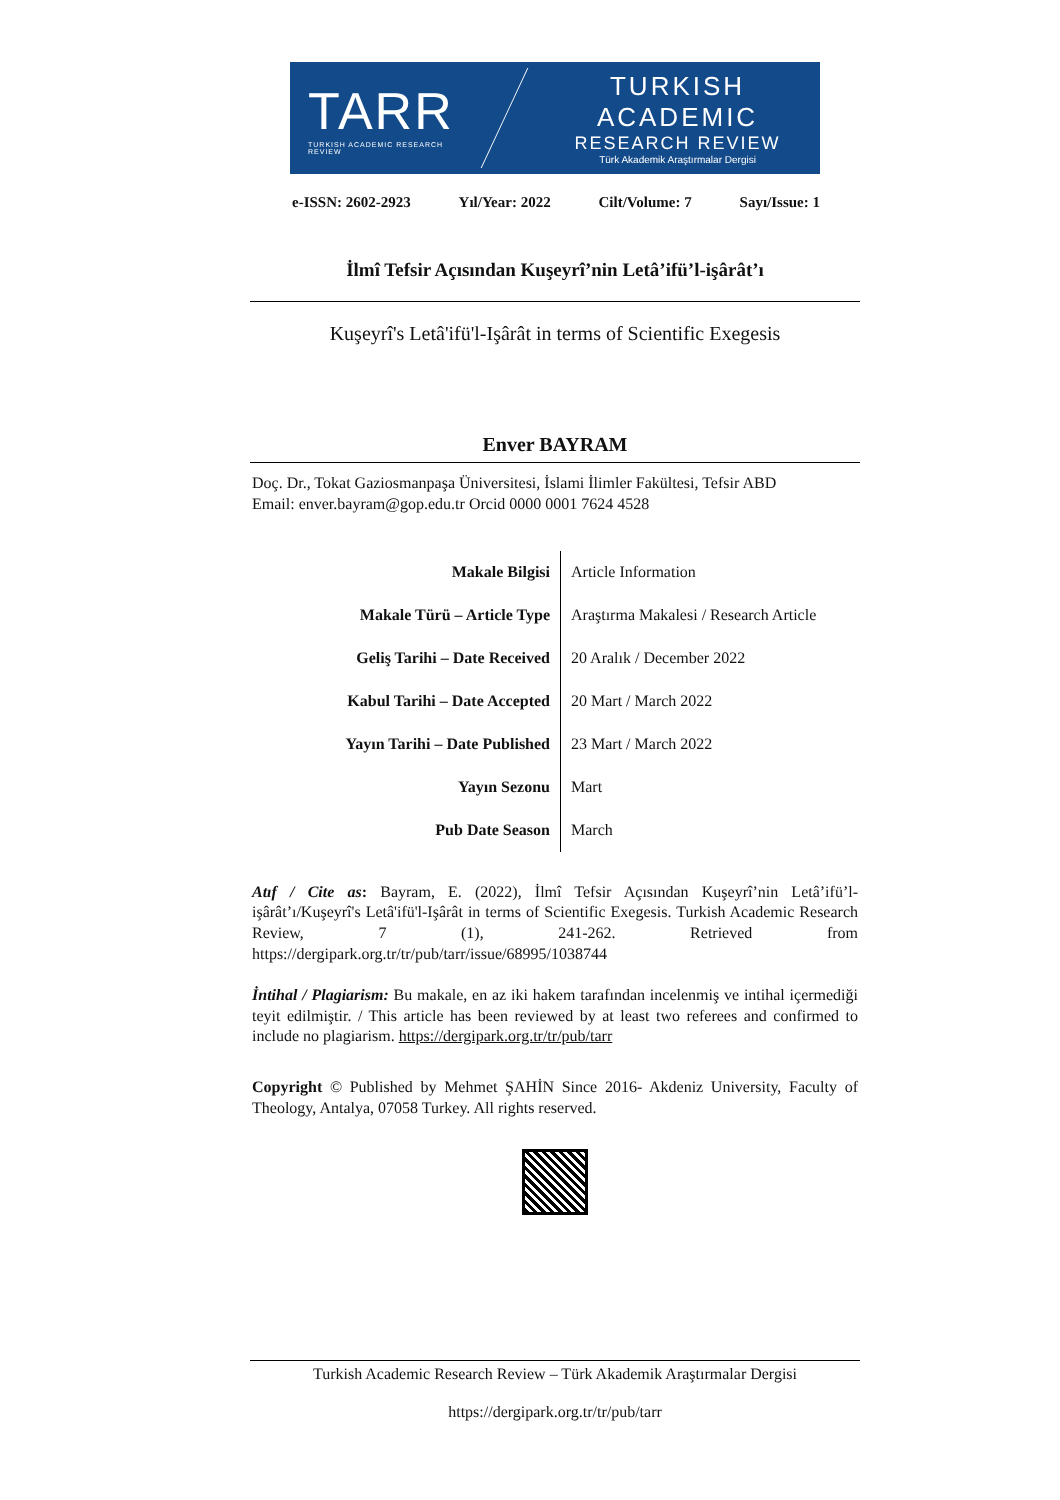TARR
TURKISH ACADEMIC RESEARCH REVIEW
TURKISH ACADEMIC
RESEARCH REVIEW
Türk Akademik Araştırmalar Dergisi
e-ISSN: 2602-2923 Yıl/Year: 2022 Cilt/Volume: 7 Sayı/Issue: 1
İlmî Tefsir Açısından Kuşeyrî’nin Letâ’ifü’l-işârât’ı
Kuşeyrî's Letâ'ifü'l-Işârât in terms of Scientific Exegesis
Enver BAYRAM
Doç. Dr., Tokat Gaziosmanpaşa Üniversitesi, İslami İlimler Fakültesi, Tefsir ABD
Email: enver.bayram@gop.edu.tr Orcid 0000 0001 7624 4528
| Makale Bilgisi | Article Information |
| Makale Türü – Article Type | Araştırma Makalesi / Research Article |
| Geliş Tarihi – Date Received | 20 Aralık / December 2022 |
| Kabul Tarihi – Date Accepted | 20 Mart / March 2022 |
| Yayın Tarihi – Date Published | 23 Mart / March 2022 |
| Yayın Sezonu | Mart |
| Pub Date Season | March |
Atıf / Cite as: Bayram, E. (2022), İlmî Tefsir Açısından Kuşeyrî’nin Letâ’ifü’l-işârât’ı/Kuşeyrî's Letâ'ifü'l-Işârât in terms of Scientific Exegesis. Turkish Academic Research Review, 7 (1), 241-262. Retrieved from https://dergipark.org.tr/tr/pub/tarr/issue/68995/1038744
İntihal / Plagiarism: Bu makale, en az iki hakem tarafından incelenmiş ve intihal içermediği teyit edilmiştir. / This article has been reviewed by at least two referees and confirmed to include no plagiarism. https://dergipark.org.tr/tr/pub/tarr
Copyright © Published by Mehmet ŞAHİN Since 2016- Akdeniz University, Faculty of Theology, Antalya, 07058 Turkey. All rights reserved.
Turkish Academic Research Review – Türk Akademik Araştırmalar Dergisi
https://dergipark.org.tr/tr/pub/tarr